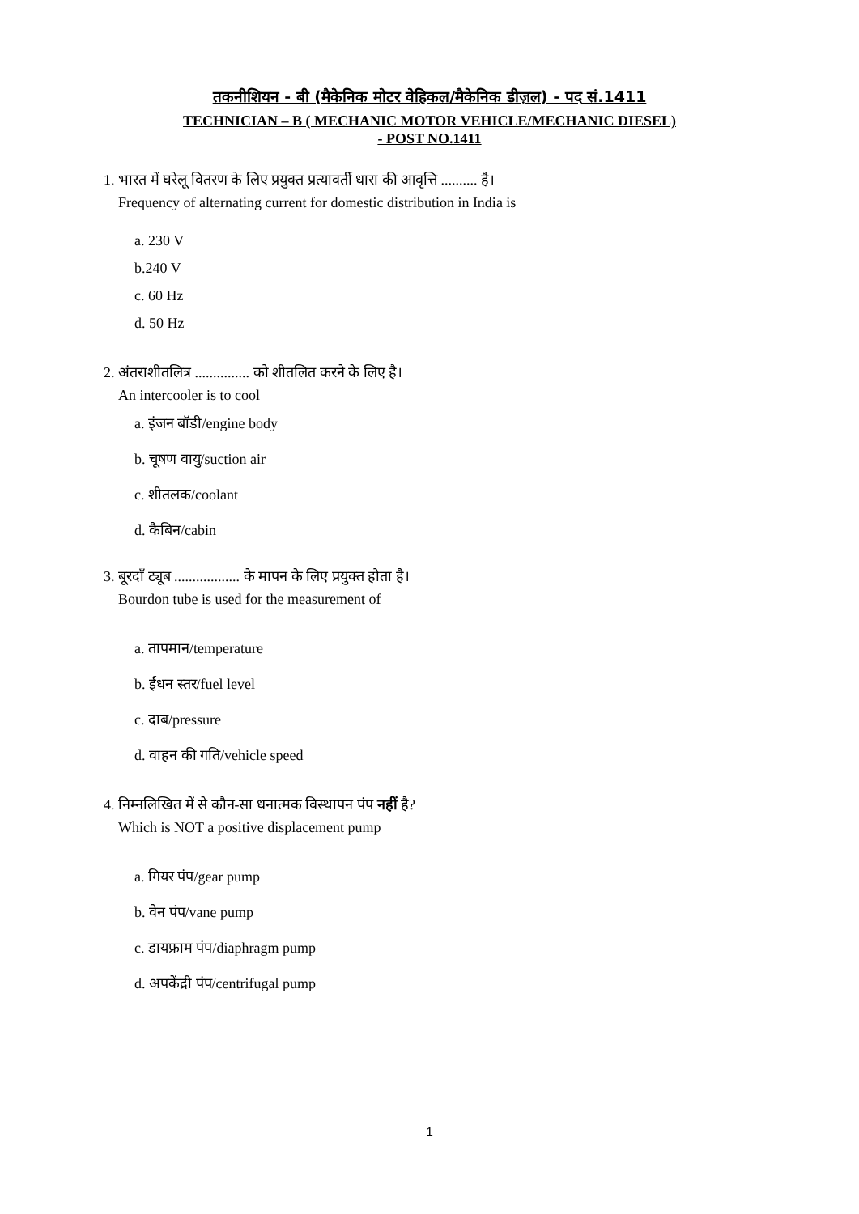तकनीशियन - बी (मैकेनिक मोटर वेहिकल/मैकेनिक डीज़ल) - पद सं.1411
TECHNICIAN – B ( MECHANIC MOTOR VEHICLE/MECHANIC DIESEL)
- POST NO.1411
1. भारत में घरेलू वितरण के लिए प्रयुक्त प्रत्यावर्ती धारा की आवृत्ति .......... है।
Frequency of alternating current for domestic distribution in India is
a. 230 V
b.240 V
c. 60 Hz
d. 50 Hz
2. अंतराशीतलित्र ............... को शीतलित करने के लिए है।
An intercooler is to cool
a. इंजन बॉडी/engine body
b. चूषण वायु/suction air
c. शीतलक/coolant
d. कैबिन/cabin
3. बूरदाँ ट्यूब .................. के मापन के लिए प्रयुक्त होता है।
Bourdon tube is used for the measurement of
a. तापमान/temperature
b. ईंधन स्तर/fuel level
c. दाब/pressure
d. वाहन की गति/vehicle speed
4. निम्नलिखित में से कौन-सा धनात्मक विस्थापन पंप नहीं है?
Which is NOT a positive displacement pump
a. गियर पंप/gear pump
b. वेन पंप/vane pump
c. डायफ्राम पंप/diaphragm pump
d. अपकेंद्री पंप/centrifugal pump
1